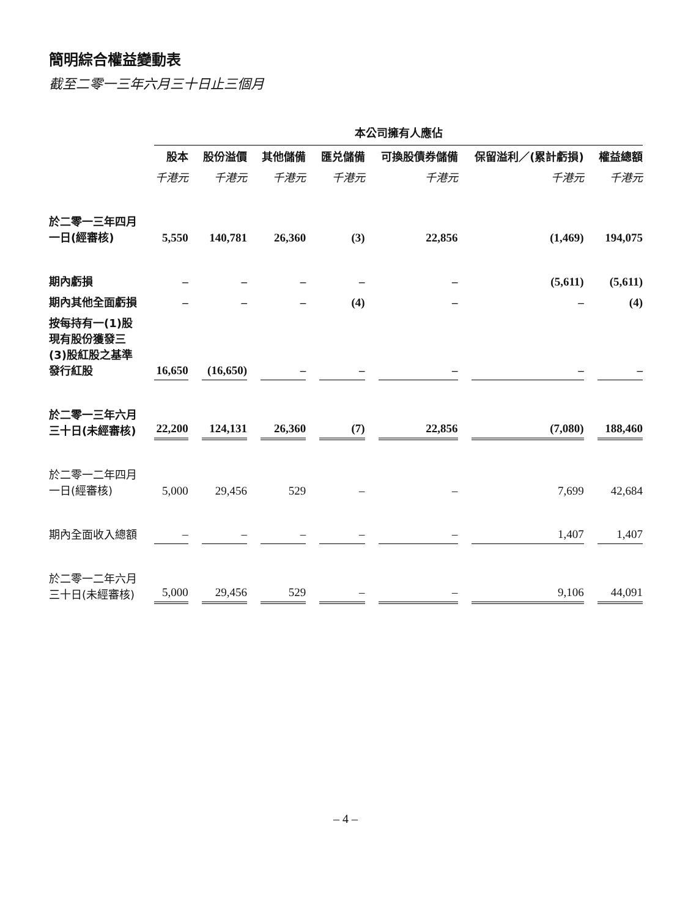簡明綜合權益變動表
截至二零一三年六月三十日止三個月
| | 本公司擁有人應佔 | | | | | | |
| | 股本 | 股份溢價 | 其他儲備 | 匯兑儲備 | 可換股債券儲備 | 保留溢利／(累計虧損) | 權益總額 |
| | 千港元 | 千港元 | 千港元 | 千港元 | 千港元 | 千港元 | 千港元 |
| 於二零一三年四月一日(經審核) | 5,550 | 140,781 | 26,360 | (3) | 22,856 | (1,469) | 194,075 |
| 期內虧損 | – | – | – | – | – | (5,611) | (5,611) |
| 期內其他全面虧損 | – | – | – | (4) | – | – | (4) |
| 按每持有一(1)股現有股份獲發三(3)股紅股之基準發行紅股 | 16,650 | (16,650) | – | – | – | – | – |
| 於二零一三年六月三十日(未經審核) | 22,200 | 124,131 | 26,360 | (7) | 22,856 | (7,080) | 188,460 |
| 於二零一二年四月一日(經審核) | 5,000 | 29,456 | 529 | – | – | 7,699 | 42,684 |
| 期內全面收入總額 | – | – | – | – | – | 1,407 | 1,407 |
| 於二零一二年六月三十日(未經審核) | 5,000 | 29,456 | 529 | – | – | 9,106 | 44,091 |
– 4 –